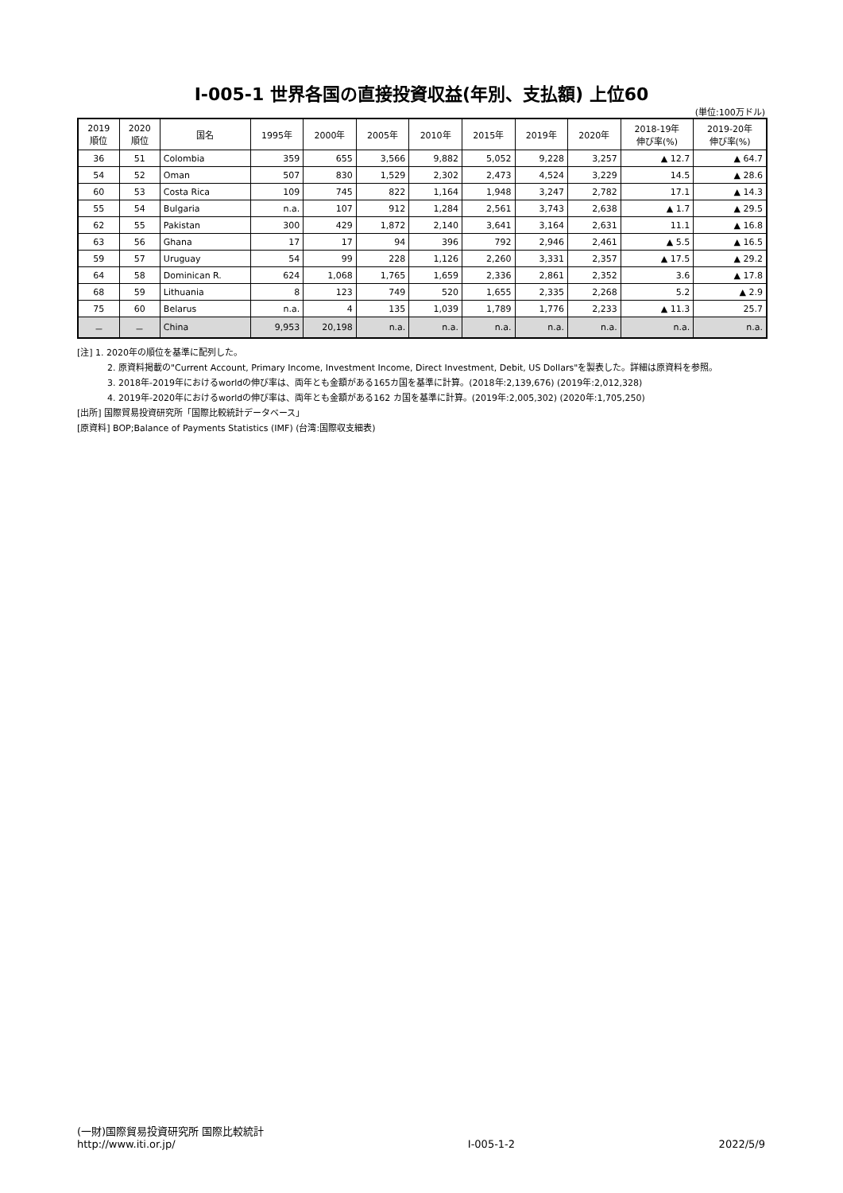Ⅰ-005-1 世界各国の直接投資収益(年別、支払額) 上位60
(単位:100万ドル)
| 2019 順位 | 2020 順位 | 国名 | 1995年 | 2000年 | 2005年 | 2010年 | 2015年 | 2019年 | 2020年 | 2018-19年 伸び率(%) | 2019-20年 伸び率(%) |
| --- | --- | --- | --- | --- | --- | --- | --- | --- | --- | --- | --- |
| 36 | 51 | Colombia | 359 | 655 | 3,566 | 9,882 | 5,052 | 9,228 | 3,257 | ▲ 12.7 | ▲ 64.7 |
| 54 | 52 | Oman | 507 | 830 | 1,529 | 2,302 | 2,473 | 4,524 | 3,229 | 14.5 | ▲ 28.6 |
| 60 | 53 | Costa Rica | 109 | 745 | 822 | 1,164 | 1,948 | 3,247 | 2,782 | 17.1 | ▲ 14.3 |
| 55 | 54 | Bulgaria | n.a. | 107 | 912 | 1,284 | 2,561 | 3,743 | 2,638 | ▲ 1.7 | ▲ 29.5 |
| 62 | 55 | Pakistan | 300 | 429 | 1,872 | 2,140 | 3,641 | 3,164 | 2,631 | 11.1 | ▲ 16.8 |
| 63 | 56 | Ghana | 17 | 17 | 94 | 396 | 792 | 2,946 | 2,461 | ▲ 5.5 | ▲ 16.5 |
| 59 | 57 | Uruguay | 54 | 99 | 228 | 1,126 | 2,260 | 3,331 | 2,357 | ▲ 17.5 | ▲ 29.2 |
| 64 | 58 | Dominican R. | 624 | 1,068 | 1,765 | 1,659 | 2,336 | 2,861 | 2,352 | 3.6 | ▲ 17.8 |
| 68 | 59 | Lithuania | 8 | 123 | 749 | 520 | 1,655 | 2,335 | 2,268 | 5.2 | ▲ 2.9 |
| 75 | 60 | Belarus | n.a. | 4 | 135 | 1,039 | 1,789 | 1,776 | 2,233 | ▲ 11.3 | 25.7 |
| － | － | China | 9,953 | 20,198 | n.a. | n.a. | n.a. | n.a. | n.a. | n.a. | n.a. |
[注] 1. 2020年の順位を基準に配列した。
2. 原資料掲載の"Current Account, Primary Income, Investment Income, Direct Investment, Debit, US Dollars"を製表した。詳細は原資料を参照。
3. 2018年-2019年におけるworldの伸び率は、両年とも金額がある165カ国を基準に計算。(2018年:2,139,676) (2019年:2,012,328)
4. 2019年-2020年におけるworldの伸び率は、両年とも金額がある162 カ国を基準に計算。(2019年:2,005,302) (2020年:1,705,250)
[出所] 国際貿易投資研究所「国際比較統計データベース」
[原資料] BOP;Balance of Payments Statistics (IMF) (台湾:国際収支細表)
(一財)国際貿易投資研究所 国際比較統計
http://www.iti.or.jp/
Ⅰ-005-1-2
2022/5/9